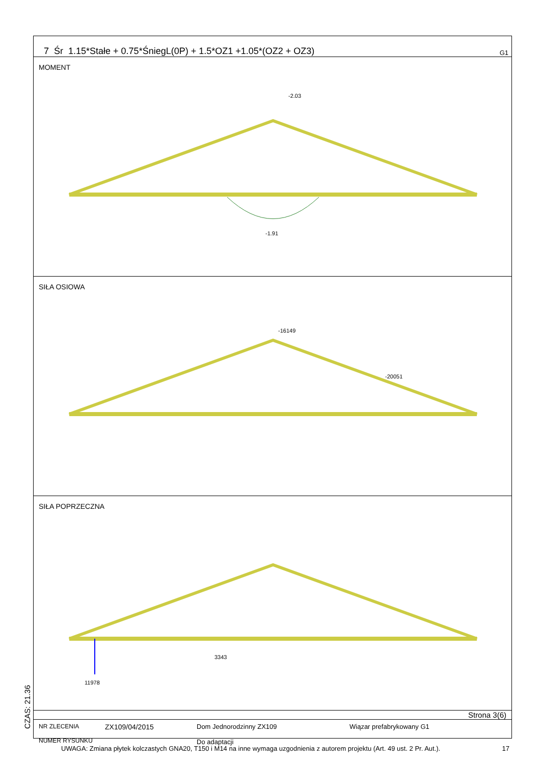7 Śr 1.15*Stałe + 0.75*ŚniegL(0P) + 1.5*OZ1 +1.05*(OZ2 + OZ3) G1
MOMENT
-2.03
-1.91
SIŁA OSIOWA
-16149
-20051
SIŁA POPRZECZNA
11978
3343
Strona 3(6)
NR ZLECENIA
NUMER RYSUNKU
ZX109/04/2015 Dom Jednorodzinny ZX109
Do adaptacji
Wiązar prefabrykowany G1
CZAS: 21.36
UWAGA: Zmiana płytek kolczastych GNA20, T150 i M14 na inne wymaga uzgodnienia z autorem projektu (Art. 49 ust. 2 Pr. Aut.). 17